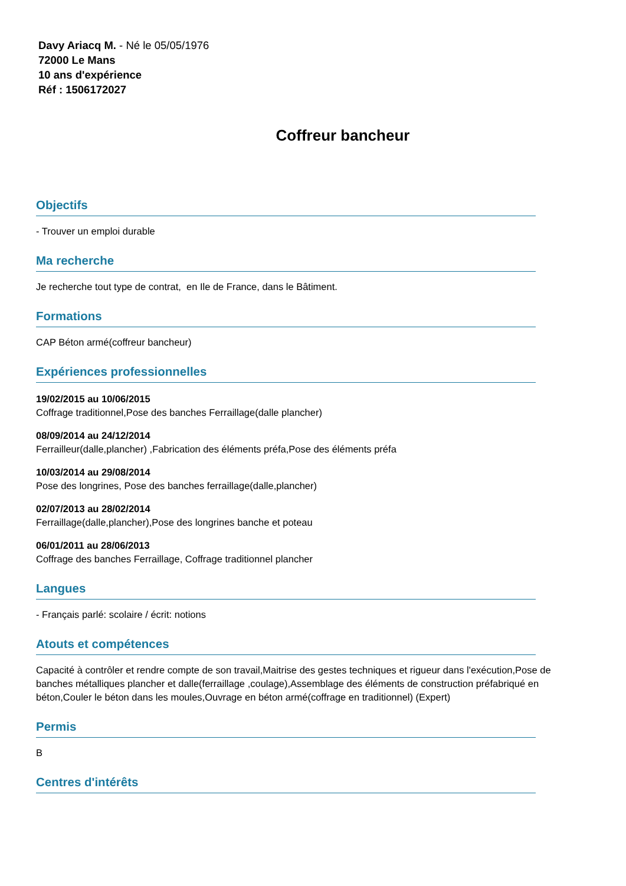Davy Ariacq M. - Né le 05/05/1976
72000 Le Mans
10 ans d'expérience
Réf : 1506172027
Coffreur bancheur
Objectifs
- Trouver un emploi durable
Ma recherche
Je recherche tout type de contrat, en Ile de France, dans le Bâtiment.
Formations
CAP Béton armé(coffreur bancheur)
Expériences professionnelles
19/02/2015 au 10/06/2015
Coffrage traditionnel,Pose des banches Ferraillage(dalle plancher)
08/09/2014 au 24/12/2014
Ferrailleur(dalle,plancher) ,Fabrication des éléments préfa,Pose des éléments préfa
10/03/2014 au 29/08/2014
Pose des longrines, Pose des banches ferraillage(dalle,plancher)
02/07/2013 au 28/02/2014
Ferraillage(dalle,plancher),Pose des longrines banche et poteau
06/01/2011 au 28/06/2013
Coffrage des banches Ferraillage, Coffrage traditionnel plancher
Langues
- Français parlé: scolaire / écrit: notions
Atouts et compétences
Capacité à contrôler et rendre compte de son travail,Maitrise des gestes techniques et rigueur dans l'exécution,Pose de banches métalliques plancher et dalle(ferraillage ,coulage),Assemblage des éléments de construction préfabriqué en béton,Couler le béton dans les moules,Ouvrage en béton armé(coffrage en traditionnel) (Expert)
Permis
B
Centres d'intérêts